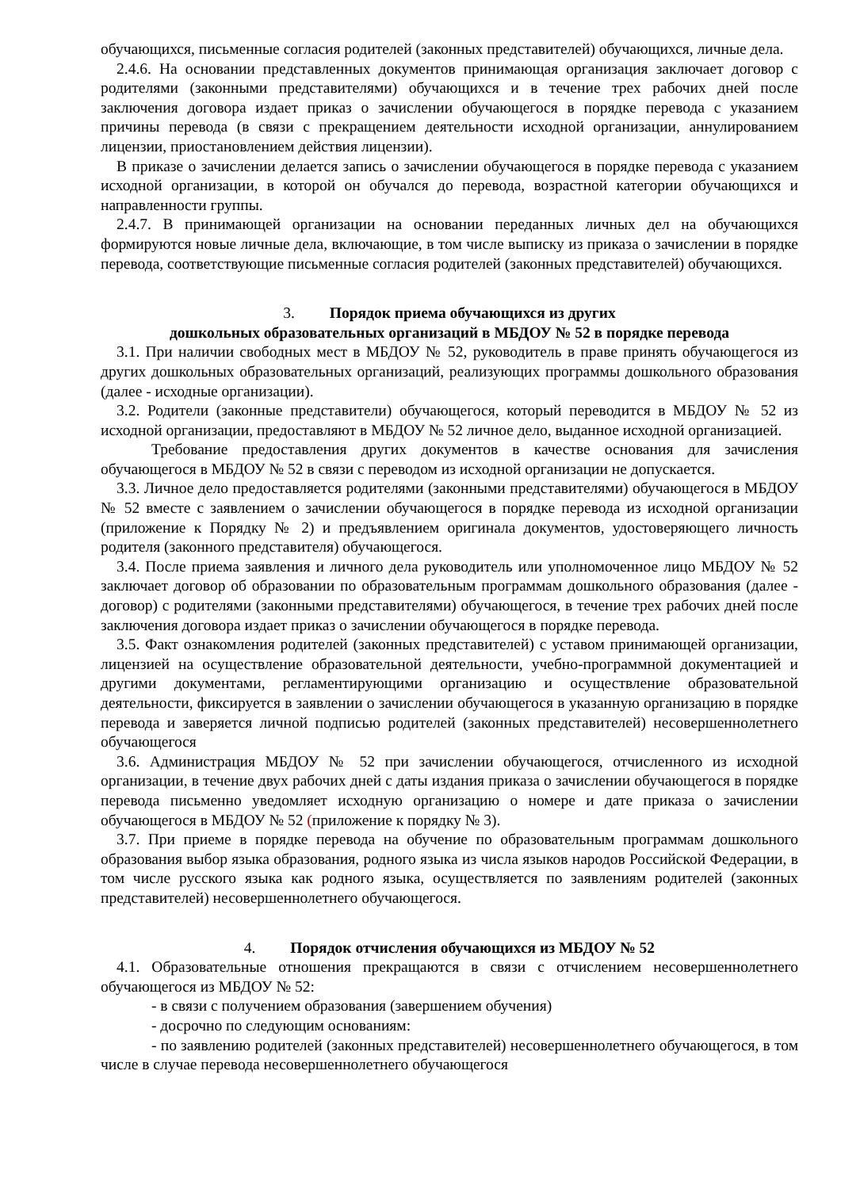обучающихся, письменные согласия родителей (законных представителей) обучающихся, личные дела.
2.4.6. На основании представленных документов принимающая организация заключает договор с родителями (законными представителями) обучающихся и в течение трех рабочих дней после заключения договора издает приказ о зачислении обучающегося в порядке перевода с указанием причины перевода (в связи с прекращением деятельности исходной организации, аннулированием лицензии, приостановлением действия лицензии).
В приказе о зачислении делается запись о зачислении обучающегося в порядке перевода с указанием исходной организации, в которой он обучался до перевода, возрастной категории обучающихся и направленности группы.
2.4.7. В принимающей организации на основании переданных личных дел на обучающихся формируются новые личные дела, включающие, в том числе выписку из приказа о зачислении в порядке перевода, соответствующие письменные согласия родителей (законных представителей) обучающихся.
3. Порядок приема обучающихся из других
дошкольных образовательных организаций в МБДОУ № 52 в порядке перевода
3.1. При наличии свободных мест в МБДОУ № 52, руководитель в праве принять обучающегося из других дошкольных образовательных организаций, реализующих программы дошкольного образования (далее - исходные организации).
3.2. Родители (законные представители) обучающегося, который переводится в МБДОУ № 52 из исходной организации, предоставляют в МБДОУ № 52 личное дело, выданное исходной организацией.
Требование предоставления других документов в качестве основания для зачисления обучающегося в МБДОУ № 52 в связи с переводом из исходной организации не допускается.
3.3. Личное дело предоставляется родителями (законными представителями) обучающегося в МБДОУ № 52 вместе с заявлением о зачислении обучающегося в порядке перевода из исходной организации (приложение к Порядку № 2) и предъявлением оригинала документов, удостоверяющего личность родителя (законного представителя) обучающегося.
3.4. После приема заявления и личного дела руководитель или уполномоченное лицо МБДОУ № 52 заключает договор об образовании по образовательным программам дошкольного образования (далее - договор) с родителями (законными представителями) обучающегося, в течение трех рабочих дней после заключения договора издает приказ о зачислении обучающегося в порядке перевода.
3.5. Факт ознакомления родителей (законных представителей) с уставом принимающей организации, лицензией на осуществление образовательной деятельности, учебно-программной документацией и другими документами, регламентирующими организацию и осуществление образовательной деятельности, фиксируется в заявлении о зачислении обучающегося в указанную организацию в порядке перевода и заверяется личной подписью родителей (законных представителей) несовершеннолетнего обучающегося
3.6. Администрация МБДОУ № 52 при зачислении обучающегося, отчисленного из исходной организации, в течение двух рабочих дней с даты издания приказа о зачислении обучающегося в порядке перевода письменно уведомляет исходную организацию о номере и дате приказа о зачислении обучающегося в МБДОУ № 52 (приложение к порядку № 3).
3.7. При приеме в порядке перевода на обучение по образовательным программам дошкольного образования выбор языка образования, родного языка из числа языков народов Российской Федерации, в том числе русского языка как родного языка, осуществляется по заявлениям родителей (законных представителей) несовершеннолетнего обучающегося.
4. Порядок отчисления обучающихся из МБДОУ № 52
4.1. Образовательные отношения прекращаются в связи с отчислением несовершеннолетнего обучающегося из МБДОУ № 52:
- в связи с получением образования (завершением обучения)
- досрочно по следующим основаниям:
- по заявлению родителей (законных представителей) несовершеннолетнего обучающегося, в том числе в случае перевода несовершеннолетнего обучающегося